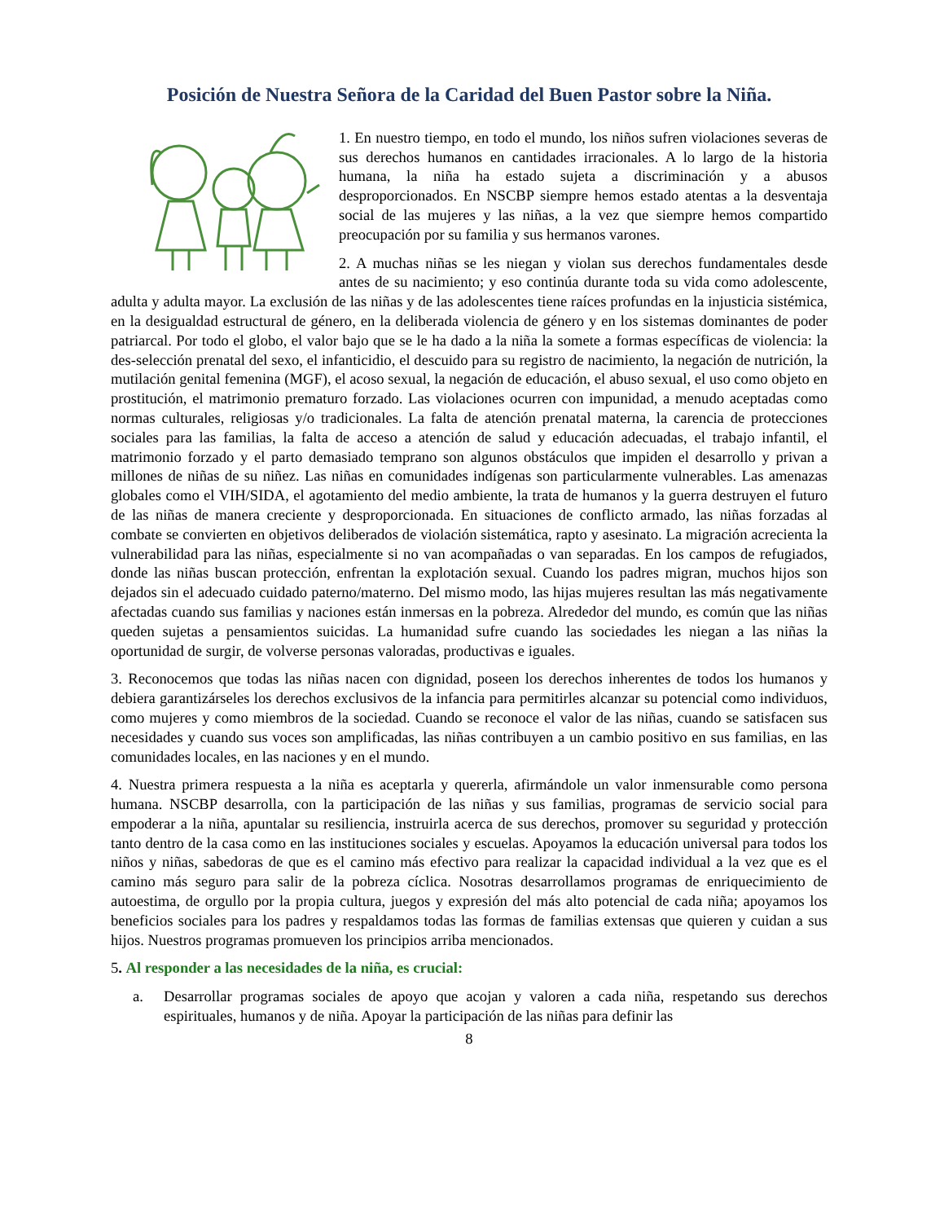Posición de Nuestra Señora de la Caridad del Buen Pastor sobre la Niña.
1. En nuestro tiempo, en todo el mundo, los niños sufren violaciones severas de sus derechos humanos en cantidades irracionales. A lo largo de la historia humana, la niña ha estado sujeta a discriminación y a abusos desproporcionados. En NSCBP siempre hemos estado atentas a la desventaja social de las mujeres y las niñas, a la vez que siempre hemos compartido preocupación por su familia y sus hermanos varones.
2. A muchas niñas se les niegan y violan sus derechos fundamentales desde antes de su nacimiento; y eso continúa durante toda su vida como adolescente, adulta y adulta mayor. La exclusión de las niñas y de las adolescentes tiene raíces profundas en la injusticia sistémica, en la desigualdad estructural de género, en la deliberada violencia de género y en los sistemas dominantes de poder patriarcal. Por todo el globo, el valor bajo que se le ha dado a la niña la somete a formas específicas de violencia: la des-selección prenatal del sexo, el infanticidio, el descuido para su registro de nacimiento, la negación de nutrición, la mutilación genital femenina (MGF), el acoso sexual, la negación de educación, el abuso sexual, el uso como objeto en prostitución, el matrimonio prematuro forzado. Las violaciones ocurren con impunidad, a menudo aceptadas como normas culturales, religiosas y/o tradicionales. La falta de atención prenatal materna, la carencia de protecciones sociales para las familias, la falta de acceso a atención de salud y educación adecuadas, el trabajo infantil, el matrimonio forzado y el parto demasiado temprano son algunos obstáculos que impiden el desarrollo y privan a millones de niñas de su niñez. Las niñas en comunidades indígenas son particularmente vulnerables. Las amenazas globales como el VIH/SIDA, el agotamiento del medio ambiente, la trata de humanos y la guerra destruyen el futuro de las niñas de manera creciente y desproporcionada. En situaciones de conflicto armado, las niñas forzadas al combate se convierten en objetivos deliberados de violación sistemática, rapto y asesinato. La migración acrecienta la vulnerabilidad para las niñas, especialmente si no van acompañadas o van separadas. En los campos de refugiados, donde las niñas buscan protección, enfrentan la explotación sexual. Cuando los padres migran, muchos hijos son dejados sin el adecuado cuidado paterno/materno. Del mismo modo, las hijas mujeres resultan las más negativamente afectadas cuando sus familias y naciones están inmersas en la pobreza. Alrededor del mundo, es común que las niñas queden sujetas a pensamientos suicidas. La humanidad sufre cuando las sociedades les niegan a las niñas la oportunidad de surgir, de volverse personas valoradas, productivas e iguales.
3. Reconocemos que todas las niñas nacen con dignidad, poseen los derechos inherentes de todos los humanos y debiera garantizárseles los derechos exclusivos de la infancia para permitirles alcanzar su potencial como individuos, como mujeres y como miembros de la sociedad. Cuando se reconoce el valor de las niñas, cuando se satisfacen sus necesidades y cuando sus voces son amplificadas, las niñas contribuyen a un cambio positivo en sus familias, en las comunidades locales, en las naciones y en el mundo.
4. Nuestra primera respuesta a la niña es aceptarla y quererla, afirmándole un valor inmensurable como persona humana. NSCBP desarrolla, con la participación de las niñas y sus familias, programas de servicio social para empoderar a la niña, apuntalar su resiliencia, instruirla acerca de sus derechos, promover su seguridad y protección tanto dentro de la casa como en las instituciones sociales y escuelas. Apoyamos la educación universal para todos los niños y niñas, sabedoras de que es el camino más efectivo para realizar la capacidad individual a la vez que es el camino más seguro para salir de la pobreza cíclica. Nosotras desarrollamos programas de enriquecimiento de autoestima, de orgullo por la propia cultura, juegos y expresión del más alto potencial de cada niña; apoyamos los beneficios sociales para los padres y respaldamos todas las formas de familias extensas que quieren y cuidan a sus hijos. Nuestros programas promueven los principios arriba mencionados.
5. Al responder a las necesidades de la niña, es crucial:
a. Desarrollar programas sociales de apoyo que acojan y valoren a cada niña, respetando sus derechos espirituales, humanos y de niña. Apoyar la participación de las niñas para definir las
8